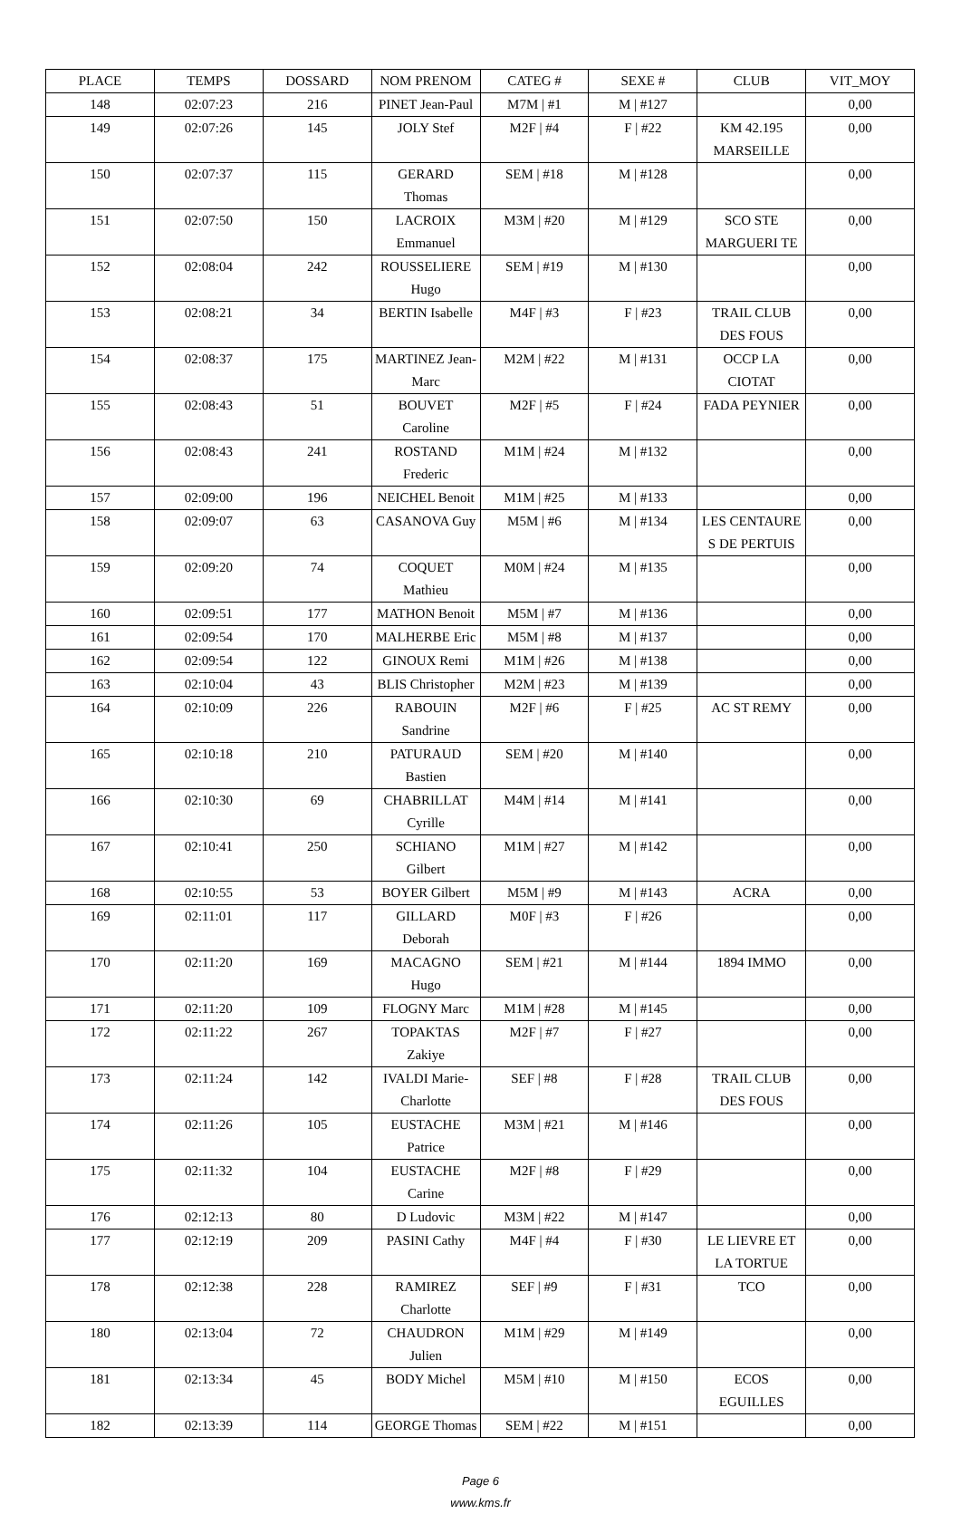| PLACE | TEMPS | DOSSARD | NOM PRENOM | CATEG # | SEXE # | CLUB | VIT_MOY |
| --- | --- | --- | --- | --- | --- | --- | --- |
| 148 | 02:07:23 | 216 | PINET Jean-Paul | M7M / #1 | M / #127 | | 0,00 |
| 149 | 02:07:26 | 145 | JOLY Stef | M2F / #4 | F / #22 | KM 42.195 MARSEILLE | 0,00 |
| 150 | 02:07:37 | 115 | GERARD Thomas | SEM / #18 | M / #128 | | 0,00 |
| 151 | 02:07:50 | 150 | LACROIX Emmanuel | M3M / #20 | M / #129 | SCO STE MARGUERI TE | 0,00 |
| 152 | 02:08:04 | 242 | ROUSSELIERE Hugo | SEM / #19 | M / #130 | | 0,00 |
| 153 | 02:08:21 | 34 | BERTIN Isabelle | M4F / #3 | F / #23 | TRAIL CLUB DES FOUS | 0,00 |
| 154 | 02:08:37 | 175 | MARTINEZ Jean-Marc | M2M / #22 | M / #131 | OCCP LA CIOTAT | 0,00 |
| 155 | 02:08:43 | 51 | BOUVET Caroline | M2F / #5 | F / #24 | FADA PEYNIER | 0,00 |
| 156 | 02:08:43 | 241 | ROSTAND Frederic | M1M / #24 | M / #132 | | 0,00 |
| 157 | 02:09:00 | 196 | NEICHEL Benoit | M1M / #25 | M / #133 | | 0,00 |
| 158 | 02:09:07 | 63 | CASANOVA Guy | M5M / #6 | M / #134 | LES CENTAURE S DE PERTUIS | 0,00 |
| 159 | 02:09:20 | 74 | COQUET Mathieu | M0M / #24 | M / #135 | | 0,00 |
| 160 | 02:09:51 | 177 | MATHON Benoit | M5M / #7 | M / #136 | | 0,00 |
| 161 | 02:09:54 | 170 | MALHERBE Eric | M5M / #8 | M / #137 | | 0,00 |
| 162 | 02:09:54 | 122 | GINOUX Remi | M1M / #26 | M / #138 | | 0,00 |
| 163 | 02:10:04 | 43 | BLIS Christopher | M2M / #23 | M / #139 | | 0,00 |
| 164 | 02:10:09 | 226 | RABOUIN Sandrine | M2F / #6 | F / #25 | AC ST REMY | 0,00 |
| 165 | 02:10:18 | 210 | PATURAUD Bastien | SEM / #20 | M / #140 | | 0,00 |
| 166 | 02:10:30 | 69 | CHABRILLAT Cyrille | M4M / #14 | M / #141 | | 0,00 |
| 167 | 02:10:41 | 250 | SCHIANO Gilbert | M1M / #27 | M / #142 | | 0,00 |
| 168 | 02:10:55 | 53 | BOYER Gilbert | M5M / #9 | M / #143 | ACRA | 0,00 |
| 169 | 02:11:01 | 117 | GILLARD Deborah | M0F / #3 | F / #26 | | 0,00 |
| 170 | 02:11:20 | 169 | MACAGNO Hugo | SEM / #21 | M / #144 | 1894 IMMO | 0,00 |
| 171 | 02:11:20 | 109 | FLOGNY Marc | M1M / #28 | M / #145 | | 0,00 |
| 172 | 02:11:22 | 267 | TOPAKTAS Zakiye | M2F / #7 | F / #27 | | 0,00 |
| 173 | 02:11:24 | 142 | IVALDI Marie-Charlotte | SEF / #8 | F / #28 | TRAIL CLUB DES FOUS | 0,00 |
| 174 | 02:11:26 | 105 | EUSTACHE Patrice | M3M / #21 | M / #146 | | 0,00 |
| 175 | 02:11:32 | 104 | EUSTACHE Carine | M2F / #8 | F / #29 | | 0,00 |
| 176 | 02:12:13 | 80 | D Ludovic | M3M / #22 | M / #147 | | 0,00 |
| 177 | 02:12:19 | 209 | PASINI Cathy | M4F / #4 | F / #30 | LE LIEVRE ET LA TORTUE | 0,00 |
| 178 | 02:12:38 | 228 | RAMIREZ Charlotte | SEF / #9 | F / #31 | TCO | 0,00 |
| 180 | 02:13:04 | 72 | CHAUDRON Julien | M1M / #29 | M / #149 | | 0,00 |
| 181 | 02:13:34 | 45 | BODY Michel | M5M / #10 | M / #150 | ECOS EGUILLES | 0,00 |
| 182 | 02:13:39 | 114 | GEORGE Thomas | SEM / #22 | M / #151 | | 0,00 |
Page 6
www.kms.fr